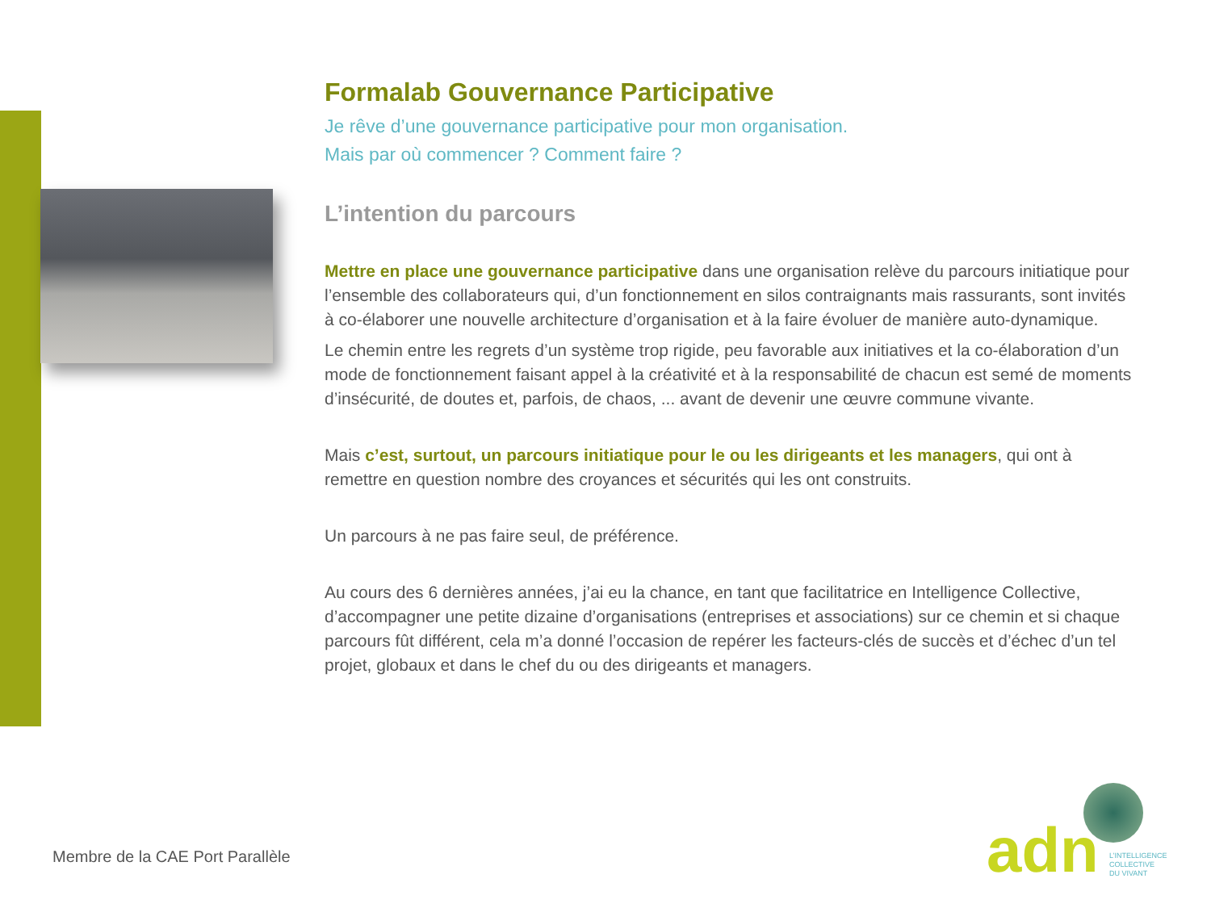Formalab Gouvernance Participative
Je rêve d’une gouvernance participative pour mon organisation.
Mais par où commencer ? Comment faire ?
L’intention du parcours
Mettre en place une gouvernance participative dans une organisation relève du parcours initiatique pour l’ensemble des collaborateurs qui, d’un fonctionnement en silos contraignants mais rassurants, sont invités à co-élaborer une nouvelle architecture d’organisation et à la faire évoluer de manière auto-dynamique.
Le chemin entre les regrets d’un système trop rigide, peu favorable aux initiatives et la co-élaboration d’un mode de fonctionnement faisant appel à la créativité et à la responsabilité de chacun est semé de moments d’insécurité, de doutes et, parfois, de chaos, ... avant de devenir une œuvre commune vivante.
Mais c’est, surtout, un parcours initiatique pour le ou les dirigeants et les managers, qui ont à remettre en question nombre des croyances et sécurités qui les ont construits.
Un parcours à ne pas faire seul, de préférence.
Au cours des 6 dernières années, j’ai eu la chance, en tant que facilitatrice en Intelligence Collective, d’accompagner une petite dizaine d’organisations (entreprises et associations) sur ce chemin et si chaque parcours fût différent, cela m’a donné l’occasion de repérer les facteurs-clés de succès et d’échec d’un tel projet, globaux et dans le chef du ou des dirigeants et managers.
Membre de la CAE Port Parallèle
adn
L’INTELLIGENCE
COLLECTIVE
DU VIVANT